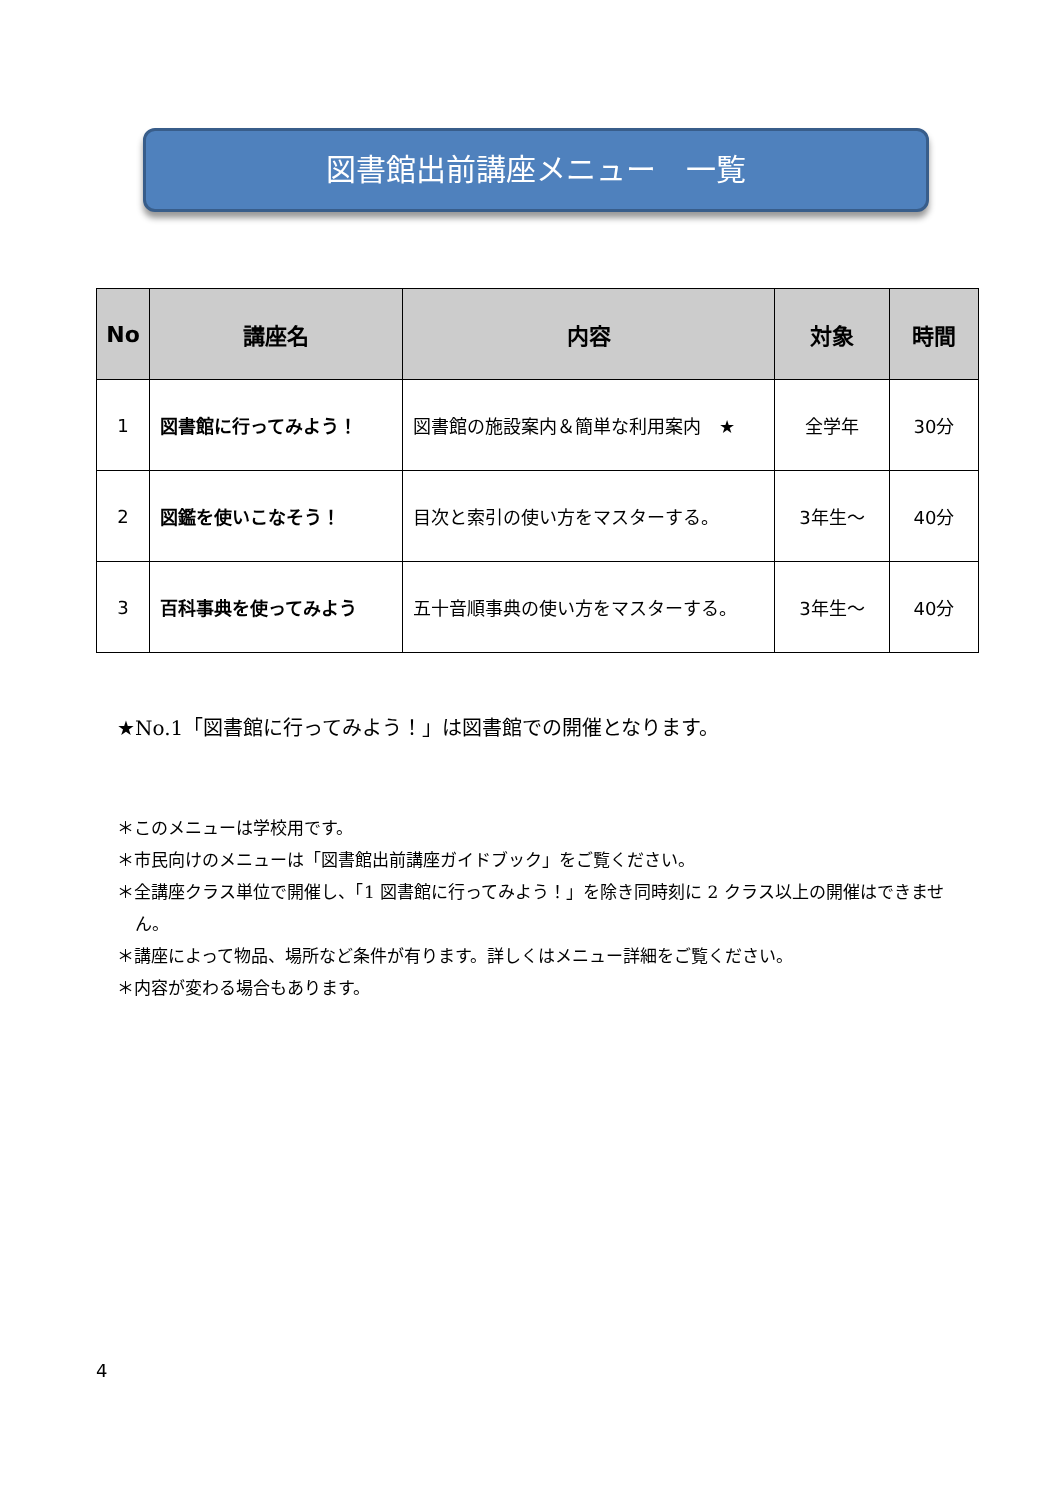図書館出前講座メニュー　一覧
| No | 講座名 | 内容 | 対象 | 時間 |
| --- | --- | --- | --- | --- |
| 1 | 図書館に行ってみよう！ | 図書館の施設案内＆簡単な利用案内 ★ | 全学年 | 30分 |
| 2 | 図鑑を使いこなそう！ | 目次と索引の使い方をマスターする。 | 3年生～ | 40分 |
| 3 | 百科事典を使ってみよう | 五十音順事典の使い方をマスターする。 | 3年生～ | 40分 |
★No.1「図書館に行ってみよう！」は図書館での開催となります。
＊このメニューは学校用です。
＊市民向けのメニューは「図書館出前講座ガイドブック」をご覧ください。
＊全講座クラス単位で開催し、「1 図書館に行ってみよう！」を除き同時刻に 2 クラス以上の開催はできません。
＊講座によって物品、場所など条件が有ります。詳しくはメニュー詳細をご覧ください。
＊内容が変わる場合もあります。
4